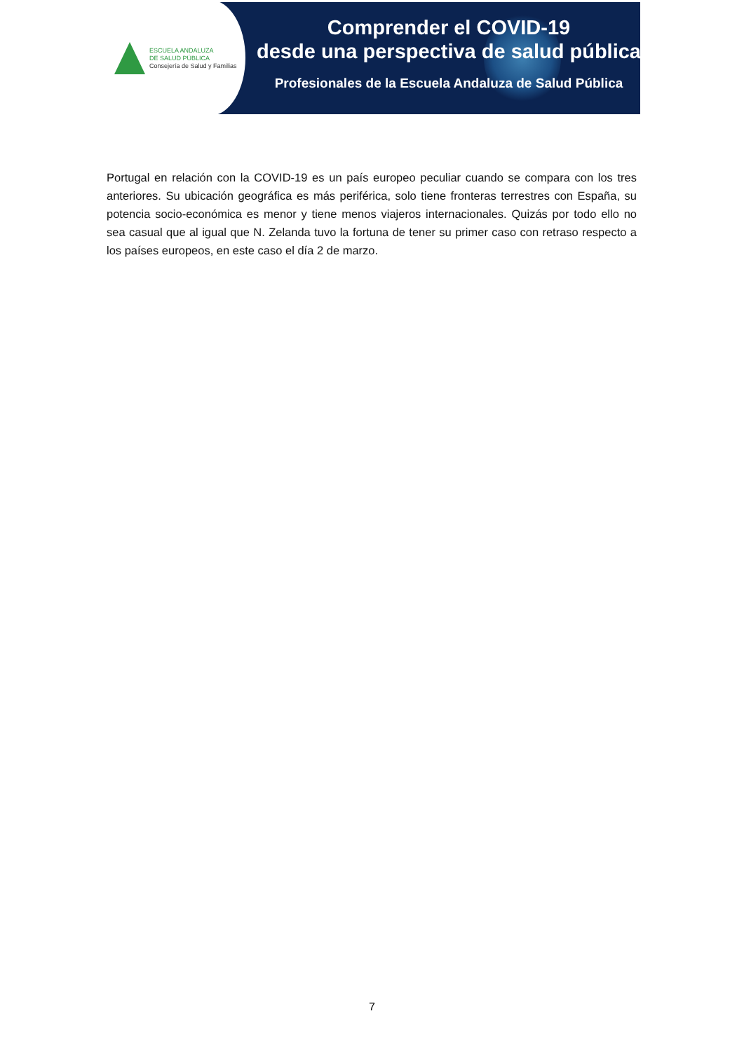ESCUELA ANDALUZA
DE SALUD PÚBLICA
Consejería de Salud y Familias
Comprender el COVID-19
desde una perspectiva de salud pública
Profesionales de la Escuela Andaluza de Salud Pública
Portugal en relación con la COVID-19 es un país europeo peculiar cuando se compara con los tres anteriores. Su ubicación geográfica es más periférica, solo tiene fronteras terrestres con España, su potencia socio-económica es menor y tiene menos viajeros internacionales. Quizás por todo ello no sea casual que al igual que N. Zelanda tuvo la fortuna de tener su primer caso con retraso respecto a los países europeos, en este caso el día 2 de marzo.
7